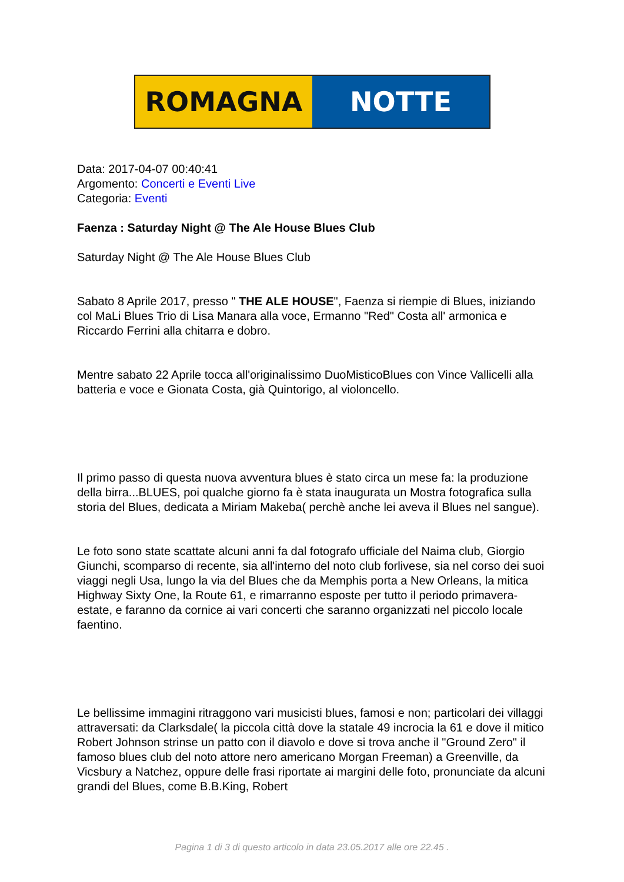ROMAGNA NOTTE
Data: 2017-04-07 00:40:41
Argomento: Concerti e Eventi Live
Categoria: Eventi
Faenza : Saturday Night @ The Ale House Blues Club
Saturday Night @ The Ale House Blues Club
Sabato 8 Aprile 2017, presso " THE ALE HOUSE", Faenza si riempie di Blues, iniziando col MaLi Blues Trio di Lisa Manara alla voce, Ermanno "Red" Costa all' armonica e Riccardo Ferrini alla chitarra e dobro.
Mentre sabato 22 Aprile tocca all'originalissimo DuoMisticoBlues con Vince Vallicelli alla batteria e voce e Gionata Costa, già Quintorigo, al violoncello.
Il primo passo di questa nuova avventura blues è stato circa un mese fa: la produzione della birra...BLUES, poi qualche giorno fa è stata inaugurata un Mostra fotografica sulla storia del Blues, dedicata a Miriam Makeba( perchè anche lei aveva il Blues nel sangue).
Le foto sono state scattate alcuni anni fa dal fotografo ufficiale del Naima club, Giorgio Giunchi, scomparso di recente, sia all'interno del noto club forlivese, sia nel corso dei suoi viaggi negli Usa, lungo la via del Blues che da Memphis porta a New Orleans, la mitica Highway Sixty One, la Route 61, e rimarranno esposte per tutto il periodo primavera-estate, e faranno da cornice ai vari concerti che saranno organizzati nel piccolo locale faentino.
Le bellissime immagini ritraggono vari musicisti blues, famosi e non; particolari dei villaggi attraversati: da Clarksdale( la piccola città dove la statale 49 incrocia la 61 e dove il mitico Robert Johnson strinse un patto con il diavolo e dove si trova anche il "Ground Zero" il famoso blues club del noto attore nero americano Morgan Freeman) a Greenville, da Vicsbury a Natchez, oppure delle frasi riportate ai margini delle foto, pronunciate da alcuni grandi del Blues, come B.B.King, Robert
Pagina 1 di 3 di questo articolo in data 23.05.2017 alle ore 22.45 .